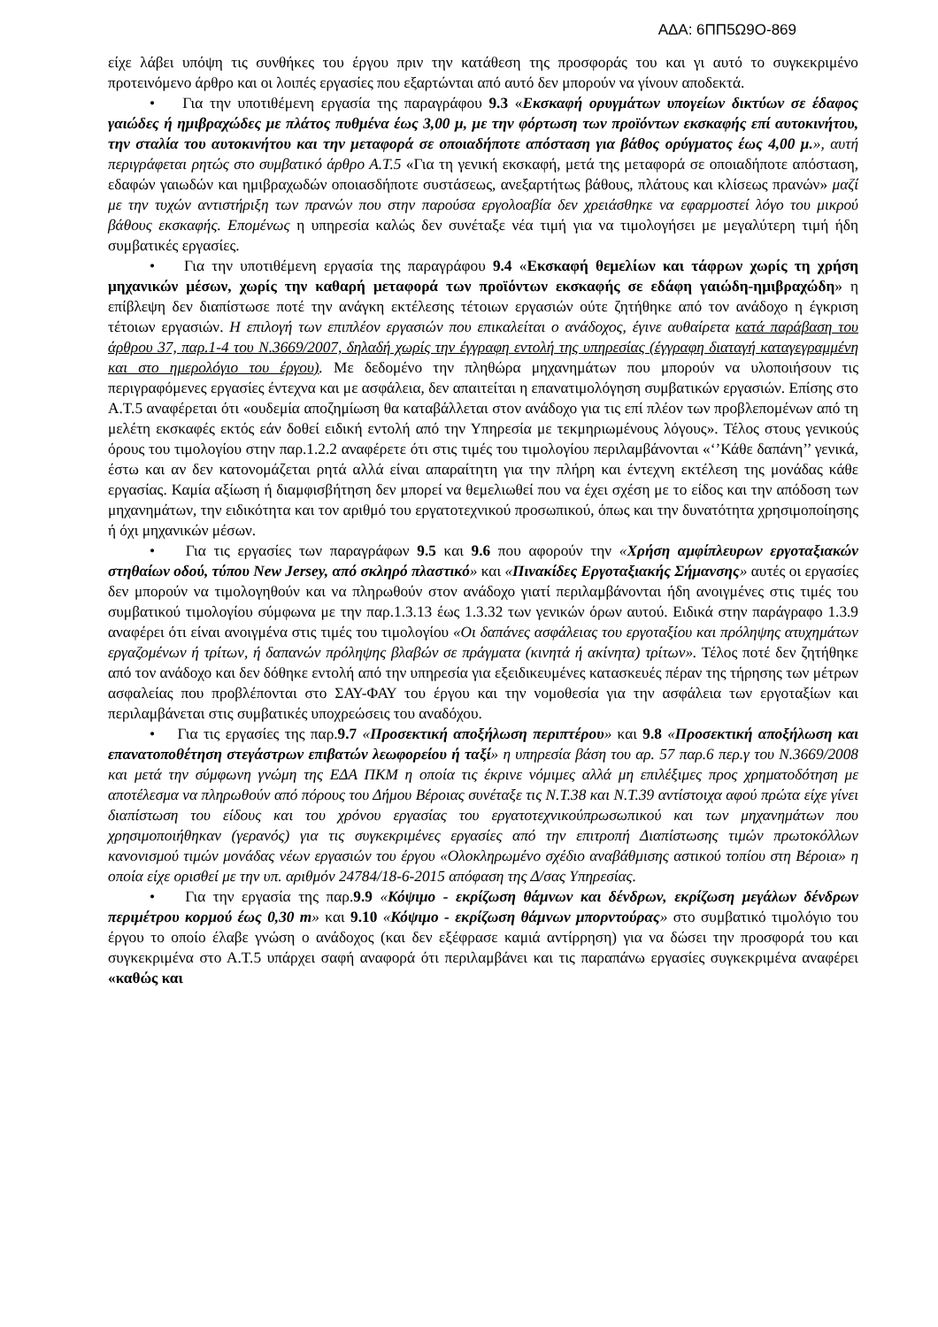ΑΔΑ: 6ΠΠ5Ω9Ο-869
είχε λάβει υπόψη τις συνθήκες του έργου πριν την κατάθεση της προσφοράς του και γι αυτό το συγκεκριμένο προτεινόμενο άρθρο και οι λοιπές εργασίες που εξαρτώνται από αυτό δεν μπορούν να γίνουν αποδεκτά.
• Για την υποτιθέμενη εργασία της παραγράφου 9.3 «Εκσκαφή ορυγμάτων υπογείων δικτύων σε έδαφος γαιώδες ή ημιβραχώδες με πλάτος πυθμένα έως 3,00 μ, με την φόρτωση των προϊόντων εκσκαφής επί αυτοκινήτου, την σταλία του αυτοκινήτου και την μεταφορά σε οποιαδήποτε απόσταση για βάθος ορύγματος έως 4,00 μ.», αυτή περιγράφεται ρητώς στο συμβατικό άρθρο Α.Τ.5 «Για τη γενική εκσκαφή, μετά της μεταφορά σε οποιαδήποτε απόσταση, εδαφών γαιωδών και ημιβραχωδών οποιασδήποτε συστάσεως, ανεξαρτήτως βάθους, πλάτους και κλίσεως πρανών» μαζί με την τυχών αντιστήριξη των πρανών που στην παρούσα εργολοαβία δεν χρειάσθηκε να εφαρμοστεί λόγο του μικρού βάθους εκσκαφής. Επομένως η υπηρεσία καλώς δεν συνέταξε νέα τιμή για να τιμολογήσει με μεγαλύτερη τιμή ήδη συμβατικές εργασίες.
• Για την υποτιθέμενη εργασία της παραγράφου 9.4 «Εκσκαφή θεμελίων και τάφρων χωρίς τη χρήση μηχανικών μέσων, χωρίς την καθαρή μεταφορά των προϊόντων εκσκαφής σε εδάφη γαιώδη-ημιβραχώδη» η επίβλεψη δεν διαπίστωσε ποτέ την ανάγκη εκτέλεσης τέτοιων εργασιών ούτε ζητήθηκε από τον ανάδοχο η έγκριση τέτοιων εργασιών. Η επιλογή των επιπλέον εργασιών που επικαλείται ο ανάδοχος, έγινε αυθαίρετα κατά παράβαση του άρθρου 37, παρ.1-4 του Ν.3669/2007, δηλαδή χωρίς την έγγραφη εντολή της υπηρεσίας (έγγραφη διαταγή καταγεγραμμένη και στο ημερολόγιο του έργου). Με δεδομένο την πληθώρα μηχανημάτων που μπορούν να υλοποιήσουν τις περιγραφόμενες εργασίες έντεχνα και με ασφάλεια, δεν απαιτείται η επανατιμολόγηση συμβατικών εργασιών. Επίσης στο Α.Τ.5 αναφέρεται ότι «ουδεμία αποζημίωση θα καταβάλλεται στον ανάδοχο για τις επί πλέον των προβλεπομένων από τη μελέτη εκσκαφές εκτός εάν δοθεί ειδική εντολή από την Υπηρεσία με τεκμηριωμένους λόγους». Τέλος στους γενικούς όρους του τιμολογίου στην παρ.1.2.2 αναφέρετε ότι στις τιμές του τιμολογίου περιλαμβάνονται «‘’Κάθε δαπάνη’’ γενικά, έστω και αν δεν κατονομάζεται ρητά αλλά είναι απαραίτητη για την πλήρη και έντεχνη εκτέλεση της μονάδας κάθε εργασίας. Καμία αξίωση ή διαμφισβήτηση δεν μπορεί να θεμελιωθεί που να έχει σχέση με το είδος και την απόδοση των μηχανημάτων, την ειδικότητα και τον αριθμό του εργατοτεχνικού προσωπικού, όπως και την δυνατότητα χρησιμοποίησης ή όχι μηχανικών μέσων.
• Για τις εργασίες των παραγράφων 9.5 και 9.6 που αφορούν την «Χρήση αμφίπλευρων εργοταξιακών στηθαίων οδού, τύπου New Jersey, από σκληρό πλαστικό» και «Πινακίδες Εργοταξιακής Σήμανσης» αυτές οι εργασίες δεν μπορούν να τιμολογηθούν και να πληρωθούν στον ανάδοχο γιατί περιλαμβάνονται ήδη ανοιγμένες στις τιμές του συμβατικού τιμολογίου σύμφωνα με την παρ.1.3.13 έως 1.3.32 των γενικών όρων αυτού. Ειδικά στην παράγραφο 1.3.9 αναφέρει ότι είναι ανοιγμένα στις τιμές του τιμολογίου «Οι δαπάνες ασφάλειας του εργοταξίου και πρόληψης ατυχημάτων εργαζομένων ή τρίτων, ή δαπανών πρόληψης βλαβών σε πράγματα (κινητά ή ακίνητα) τρίτων». Τέλος ποτέ δεν ζητήθηκε από τον ανάδοχο και δεν δόθηκε εντολή από την υπηρεσία για εξειδικευμένες κατασκευές πέραν της τήρησης των μέτρων ασφαλείας που προβλέπονται στο ΣΑΥ-ΦΑΥ του έργου και την νομοθεσία για την ασφάλεια των εργοταξίων και περιλαμβάνεται στις συμβατικές υποχρεώσεις του αναδόχου.
• Για τις εργασίες της παρ.9.7 «Προσεκτική αποξήλωση περιπτέρου» και 9.8 «Προσεκτική αποξήλωση και επανατοποθέτηση στεγάστρων επιβατών λεωφορείου ή ταξί» η υπηρεσία βάση του αρ. 57 παρ.6 περ.γ του Ν.3669/2008 και μετά την σύμφωνη γνώμη της ΕΔΑ ΠΚΜ η οποία τις έκρινε νόμιμες αλλά μη επιλέξιμες προς χρηματοδότηση με αποτέλεσμα να πληρωθούν από πόρους του Δήμου Βέροιας συνέταξε τις Ν.Τ.38 και Ν.Τ.39 αντίστοιχα αφού πρώτα είχε γίνει διαπίστωση του είδους και του χρόνου εργασίας του εργατοτεχνικούπρωσωπικού και των μηχανημάτων που χρησιμοποιήθηκαν (γερανός) για τις συγκεκριμένες εργασίες από την επιτροπή Διαπίστωσης τιμών πρωτοκόλλων κανονισμού τιμών μονάδας νέων εργασιών του έργου «Ολοκληρωμένο σχέδιο αναβάθμισης αστικού τοπίου στη Βέροια» η οποία είχε ορισθεί με την υπ. αριθμόν 24784/18-6-2015 απόφαση της Δ/σας Υπηρεσίας.
• Για την εργασία της παρ.9.9 «Κόψιμο - εκρίζωση θάμνων και δένδρων, εκρίζωση μεγάλων δένδρων περιμέτρου κορμού έως 0,30 m» και 9.10 «Κόψιμο - εκρίζωση θάμνων μπορντούρας» στο συμβατικό τιμολόγιο του έργου το οποίο έλαβε γνώση ο ανάδοχος (και δεν εξέφρασε καμιά αντίρρηση) για να δώσει την προσφορά του και συγκεκριμένα στο Α.Τ.5 υπάρχει σαφή αναφορά ότι περιλαμβάνει και τις παραπάνω εργασίες συγκεκριμένα αναφέρει «καθώς και